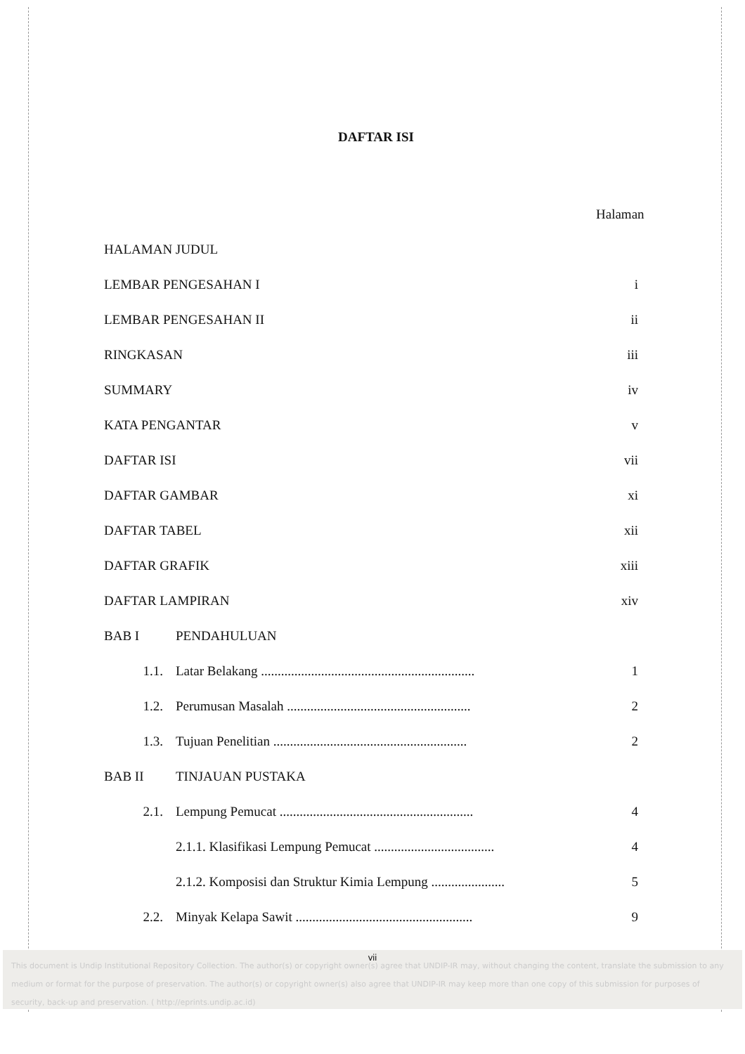DAFTAR ISI
Halaman
HALAMAN JUDUL
LEMBAR PENGESAHAN I i
LEMBAR PENGESAHAN II ii
RINGKASAN iii
SUMMARY iv
KATA PENGANTAR v
DAFTAR ISI vii
DAFTAR GAMBAR xi
DAFTAR TABEL xii
DAFTAR GRAFIK xiii
DAFTAR LAMPIRAN xiv
BAB I PENDAHULUAN
1.1. Latar Belakang ................................................................ 1
1.2. Perumusan Masalah ....................................................... 2
1.3. Tujuan Penelitian .......................................................... 2
BAB II TINJAUAN PUSTAKA
2.1. Lempung Pemucat .......................................................... 4
2.1.1. Klasifikasi Lempung Pemucat .................................... 4
2.1.2. Komposisi dan Struktur Kimia Lempung ...................... 5
2.2. Minyak Kelapa Sawit ..................................................... 9
This document is Undip Institutional Repository Collection. The author(s) or copyright owner(s) agree that UNDIP-IR may, without changing the content, translate the submission to any medium or format for the purpose of preservation. The author(s) or copyright owner(s) also agree that UNDIP-IR may keep more than one copy of this submission for purposes of security, back-up and preservation. ( http://eprints.undip.ac.id)
vii